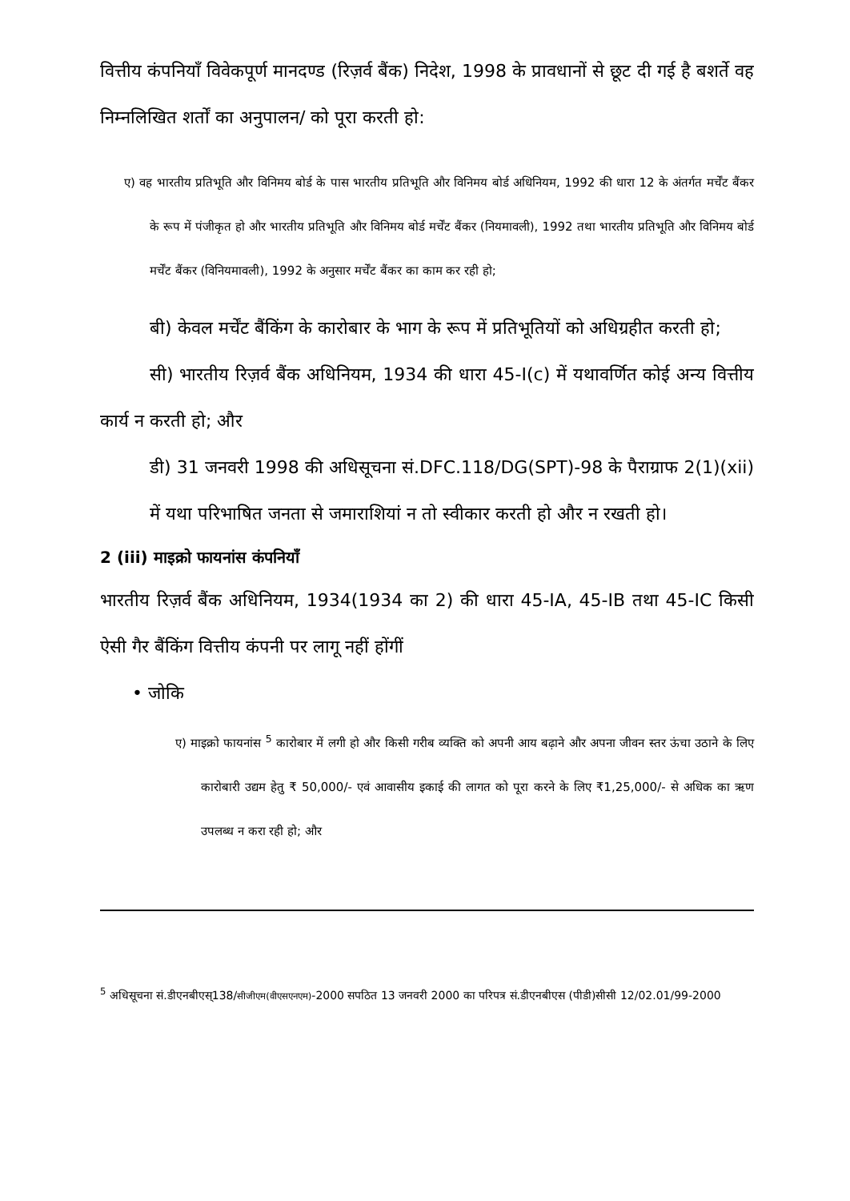वित्तीय कंपनियाँ विवेकपूर्ण मानदण्ड (रिज़र्व बैंक) निदेश, 1998 के प्रावधानों से छूट दी गई है बशर्ते वह निम्नलिखित शर्तों का अनुपालन/ को पूरा करती हो:
ए) वह भारतीय प्रतिभूति और विनिमय बोर्ड के पास भारतीय प्रतिभूति और विनिमय बोर्ड अधिनियम, 1992 की धारा 12 के अंतर्गत मर्चेंट बैंकर के रूप में पंजीकृत हो और भारतीय प्रतिभूति और विनिमय बोर्ड मर्चेंट बैंकर (नियमावली), 1992 तथा भारतीय प्रतिभूति और विनिमय बोर्ड मर्चेंट बैंकर (विनियमावली), 1992 के अनुसार मर्चेंट बैंकर का काम कर रही हो;
बी) केवल मर्चेंट बैंकिंग के कारोबार के भाग के रूप में प्रतिभूतियों को अधिग्रहीत करती हो;
सी) भारतीय रिज़र्व बैंक अधिनियम, 1934 की धारा 45-I(c) में यथावर्णित कोई अन्य वित्तीय कार्य न करती हो; और
डी) 31 जनवरी 1998 की अधिसूचना सं.DFC.118/DG(SPT)-98 के पैराग्राफ 2(1)(xii) में यथा परिभाषित जनता से जमाराशियां न तो स्वीकार करती हो और न रखती हो।
2 (iii) माइक्रो फायनांस कंपनियाँ
भारतीय रिज़र्व बैंक अधिनियम, 1934(1934 का 2) की धारा 45-IA, 45-IB तथा 45-IC किसी ऐसी गैर बैंकिंग वित्तीय कंपनी पर लागू नहीं होंगीं
• जोकि
ए) माइक्रो फायनांस <sup>5</sup> कारोबार में लगी हो और किसी गरीब व्यक्ति को अपनी आय बढ़ाने और अपना जीवन स्तर ऊंचा उठाने के लिए कारोबारी उद्यम हेतु ₹ 50,000/- एवं आवासीय इकाई की लागत को पूरा करने के लिए ₹1,25,000/- से अधिक का ऋण उपलब्ध न करा रही हो; और
<sup>5</sup> अधिसूचना सं.डीएनबीएस्138/सीजीएम(वीएसएनएम)-2000 सपठित 13 जनवरी 2000 का परिपत्र सं.डीएनबीएस (पीडी)सीसी 12/02.01/99-2000